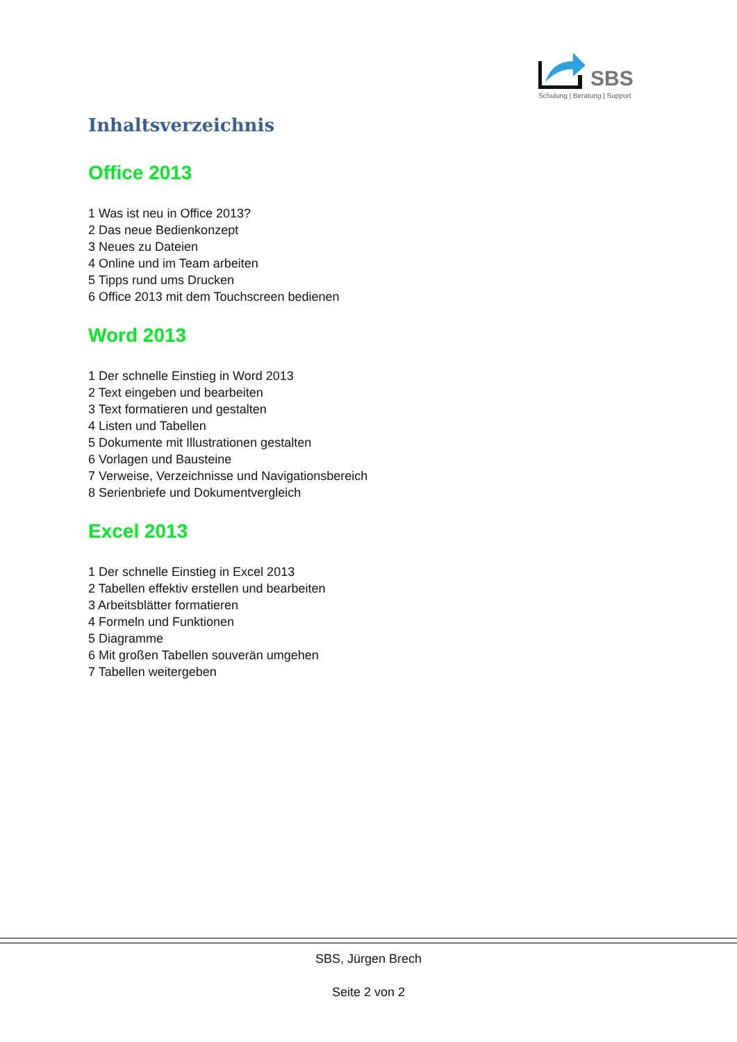SBS
Schulung | Beratung | Support
Inhaltsverzeichnis
Office 2013
1 Was ist neu in Office 2013?
2 Das neue Bedienkonzept
3 Neues zu Dateien
4 Online und im Team arbeiten
5 Tipps rund ums Drucken
6 Office 2013 mit dem Touchscreen bedienen
Word 2013
1 Der schnelle Einstieg in Word 2013
2 Text eingeben und bearbeiten
3 Text formatieren und gestalten
4 Listen und Tabellen
5 Dokumente mit Illustrationen gestalten
6 Vorlagen und Bausteine
7 Verweise, Verzeichnisse und Navigationsbereich
8 Serienbriefe und Dokumentvergleich
Excel 2013
1 Der schnelle Einstieg in Excel 2013
2 Tabellen effektiv erstellen und bearbeiten
3 Arbeitsblätter formatieren
4 Formeln und Funktionen
5 Diagramme
6 Mit großen Tabellen souverän umgehen
7 Tabellen weitergeben
SBS, Jürgen Brech
Seite 2 von 2